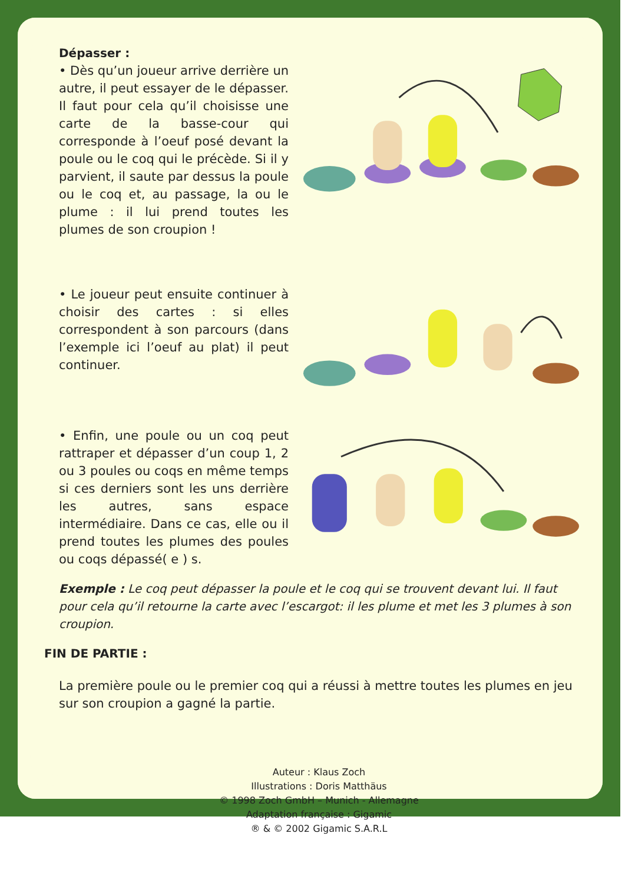Dépasser :
• Dès qu’un joueur arrive derrière un autre, il peut essayer de le dépasser. Il faut pour cela qu’il choisisse une carte de la basse-cour qui corresponde à l’oeuf posé devant la poule ou le coq qui le précède. Si il y parvient, il saute par dessus la poule ou le coq et, au passage, la ou le plume : il lui prend toutes les plumes de son croupion !
• Le joueur peut ensuite continuer à choisir des cartes : si elles correspondent à son parcours (dans l’exemple ici l’oeuf au plat) il peut continuer.
• Enfin, une poule ou un coq peut rattraper et dépasser d’un coup 1, 2 ou 3 poules ou coqs en même temps si ces derniers sont les uns derrière les autres, sans espace intermédiaire. Dans ce cas, elle ou il prend toutes les plumes des poules ou coqs dépassé( e ) s.
Exemple : Le coq peut dépasser la poule et le coq qui se trouvent devant lui. Il faut pour cela qu’il retourne la carte avec l’escargot: il les plume et met les 3 plumes à son croupion.
FIN DE PARTIE :
La première poule ou le premier coq qui a réussi à mettre toutes les plumes en jeu sur son croupion a gagné la partie.
Auteur : Klaus Zoch
Illustrations : Doris Matthäus
© 1998 Zoch GmbH – Munich - Allemagne
Adaptation française : Gigamic
® & © 2002 Gigamic S.A.R.L